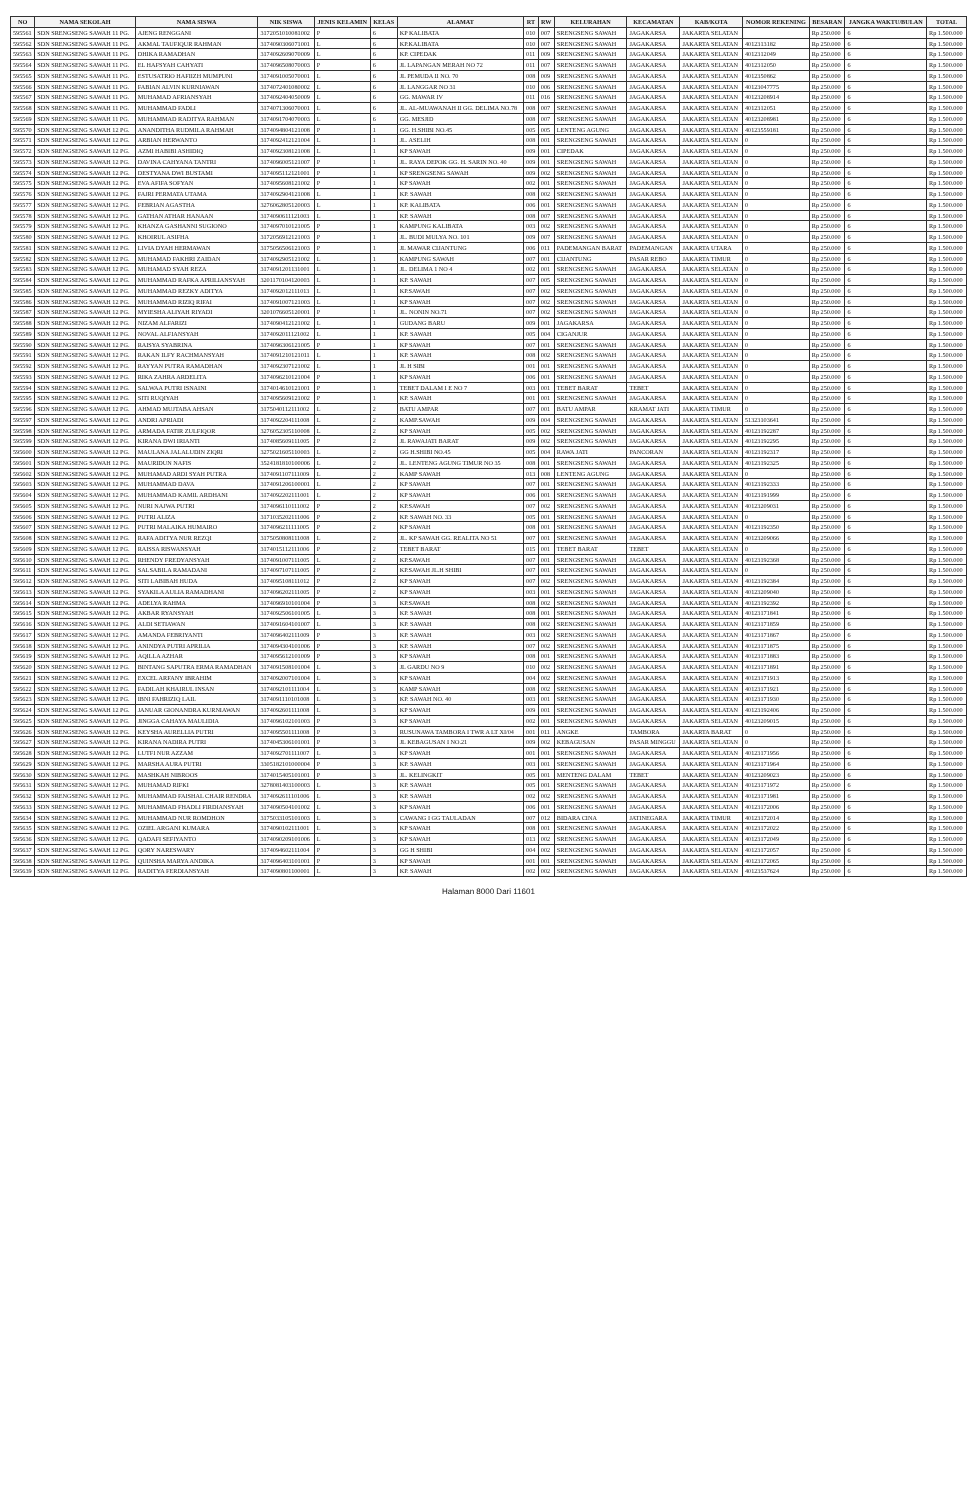| NO | NAMA SEKOLAH | NAMA SISWA | NIK SISWA | JENIS KELAMIN | KELAS | ALAMAT | RT | RW | KELURAHAN | KECAMATAN | KAB/KOTA | NOMOR REKENING | BESARAN | JANGKA WAKTU/BULAN | TOTAL |
| --- | --- | --- | --- | --- | --- | --- | --- | --- | --- | --- | --- | --- | --- | --- | --- |
| 595561 | SDN SRENGSENG SAWAH 11 PG. | AJENG RENGGANI | 3172051010081002 | P | 6 | KP KALIBATA | 010 | 007 | SRENGSENG SAWAH | JAGAKARSA | JAKARTA SELATAN | | Rp 250.000 | 6 | Rp 1.500.000 |
| 595562 | SDN SRENGSENG SAWAH 11 PG. | AKMAL TAUFIQUR RAHMAN | 3174090306071001 | L | 6 | KP.KALIBATA | 010 | 007 | SRENGSENG SAWAH | JAGAKARSA | JAKARTA SELATAN | 4012313182 | Rp 250.000 | 6 | Rp 1.500.000 |
| 595563 | SDN SRENGSENG SAWAH 11 PG. | DHIKA RAMADHAN | 3174092609070009 | L | 6 | KP. CIPEDAK | 011 | 009 | SRENGSENG SAWAH | JAGAKARSA | JAKARTA SELATAN | 4012312049 | Rp 250.000 | 6 | Rp 1.500.000 |
| 595564 | SDN SRENGSENG SAWAH 11 PG. | EL HAFSYAH CAHYATI | 3174096508070003 | P | 6 | JL LAPANGAN MERAH NO 72 | 011 | 007 | SRENGSENG SAWAH | JAGAKARSA | JAKARTA SELATAN | 4012312050 | Rp 250.000 | 6 | Rp 1.500.000 |
| 595565 | SDN SRENGSENG SAWAH 11 PG. | ESTUSATRIO HAFIIZH MUMPUNI | 3174091005070001 | L | 6 | JL PEMUDA II NO. 70 | 008 | 009 | SRENGSENG SAWAH | JAGAKARSA | JAKARTA SELATAN | 4012350862 | Rp 250.000 | 6 | Rp 1.500.000 |
| 595566 | SDN SRENGSENG SAWAH 11 PG. | FABIAN ALVIN KURNIAWAN | 3174072401080002 | L | 6 | JL LANGGAR NO 31 | 010 | 006 | SRENGSENG SAWAH | JAGAKARSA | JAKARTA SELATAN | 40123047775 | Rp 250.000 | 6 | Rp 1.500.000 |
| 595567 | SDN SRENGSENG SAWAH 11 PG. | MUHAMAD AFRIANSYAH | 3174092404050009 | L | 6 | GG. MAWAR IV | 011 | 016 | SRENGSENG SAWAH | JAGAKARSA | JAKARTA SELATAN | 40123208914 | Rp 250.000 | 6 | Rp 1.500.000 |
| 595568 | SDN SRENGSENG SAWAH 11 PG. | MUHAMMAD FADLI | 3174071306070001 | L | 6 | JL. AL-MUAWANAH II GG. DELIMA NO.78 | 008 | 007 | SRENGSENG SAWAH | JAGAKARSA | JAKARTA SELATAN | 4012312051 | Rp 250.000 | 6 | Rp 1.500.000 |
| 595569 | SDN SRENGSENG SAWAH 11 PG. | MUHAMMAD RADITYA RAHMAN | 3174091704070003 | L | 6 | GG. MESJID | 008 | 007 | SRENGSENG SAWAH | JAGAKARSA | JAKARTA SELATAN | 40123208981 | Rp 250.000 | 6 | Rp 1.500.000 |
| 595570 | SDN SRENGSENG SAWAH 12 PG. | ANANDITHA RUDMILA RAHMAH | 3174094804121008 | P | 1 | GG. H.SHIBI NO.45 | 005 | 005 | LENTENG AGUNG | JAGAKARSA | JAKARTA SELATAN | 40123559181 | Rp 250.000 | 6 | Rp 1.500.000 |
| 595571 | SDN SRENGSENG SAWAH 12 PG. | ARBIAN HERWANTO | 3174092412121004 | L | 1 | JL. ASELIH | 008 | 001 | SRENGSENG SAWAH | JAGAKARSA | JAKARTA SELATAN | 0 | Rp 250.000 | 6 | Rp 1.500.000 |
| 595572 | SDN SRENGSENG SAWAH 12 PG. | AZMI HABIBI ASHIDIQ | 3174092308121008 | L | 1 | KP SAWAH | 009 | 001 | CIPEDAK | JAGAKARSA | JAKARTA SELATAN | 0 | Rp 250.000 | 6 | Rp 1.500.000 |
| 595573 | SDN SRENGSENG SAWAH 12 PG. | DAVINA CAHYANA TANTRI | 3174096005121007 | P | 1 | JL. RAYA DEPOK GG. H. SARIN NO. 40 | 009 | 001 | SRENGSENG SAWAH | JAGAKARSA | JAKARTA SELATAN | 0 | Rp 250.000 | 6 | Rp 1.500.000 |
| 595574 | SDN SRENGSENG SAWAH 12 PG. | DESTYANA DWI BUSTAMI | 3174095112121001 | P | 1 | KP SRENGSENG SAWAH | 009 | 002 | SRENGSENG SAWAH | JAGAKARSA | JAKARTA SELATAN | 0 | Rp 250.000 | 6 | Rp 1.500.000 |
| 595575 | SDN SRENGSENG SAWAH 12 PG. | EVA AFIFA SOFYAN | 3174095608121002 | P | 1 | KP SAWAH | 002 | 001 | SRENGSENG SAWAH | JAGAKARSA | JAKARTA SELATAN | 0 | Rp 250.000 | 6 | Rp 1.500.000 |
| 595576 | SDN SRENGSENG SAWAH 12 PG. | FAJRI PERMATA UTAMA | 3174092904121008 | L | 1 | KP. SAWAH | 008 | 002 | SRENGSENG SAWAH | JAGAKARSA | JAKARTA SELATAN | 0 | Rp 250.000 | 6 | Rp 1.500.000 |
| 595577 | SDN SRENGSENG SAWAH 12 PG. | FEBRIAN AGASTHA | 3276062805120003 | L | 1 | KP. KALIBATA | 006 | 001 | SRENGSENG SAWAH | JAGAKARSA | JAKARTA SELATAN | 0 | Rp 250.000 | 6 | Rp 1.500.000 |
| 595578 | SDN SRENGSENG SAWAH 12 PG. | GATHAN ATHAR HANAAN | 3174090611121003 | L | 1 | KP. SAWAH | 008 | 007 | SRENGSENG SAWAH | JAGAKARSA | JAKARTA SELATAN | 0 | Rp 250.000 | 6 | Rp 1.500.000 |
| 595579 | SDN SRENGSENG SAWAH 12 PG. | KHANZA GASHANNI SUGIONO | 3174097010121005 | P | 1 | KAMPUNG KALIBATA | 003 | 002 | SRENGSENG SAWAH | JAGAKARSA | JAKARTA SELATAN | 0 | Rp 250.000 | 6 | Rp 1.500.000 |
| 595580 | SDN SRENGSENG SAWAH 12 PG. | KHOIRUL ASIFHA | 3172056912121003 | P | 1 | JL. BUDI MULYA NO. 101 | 009 | 007 | SRENGSENG SAWAH | JAGAKARSA | JAKARTA SELATAN | 0 | Rp 250.000 | 6 | Rp 1.500.000 |
| 595581 | SDN SRENGSENG SAWAH 12 PG. | LIVIA DYAH HERMAWAN | 3175056506121003 | P | 1 | JL MAWAR CIJANTUNG | 006 | 011 | PADEMANGAN BARAT | PADEMANGAN | JAKARTA UTARA | 0 | Rp 250.000 | 6 | Rp 1.500.000 |
| 595582 | SDN SRENGSENG SAWAH 12 PG. | MUHAMAD FAKHRI ZAIDAN | 3174092905121002 | L | 1 | KAMPUNG SAWAH | 007 | 001 | CIJANTUNG | PASAR REBO | JAKARTA TIMUR | 0 | Rp 250.000 | 6 | Rp 1.500.000 |
| 595583 | SDN SRENGSENG SAWAH 12 PG. | MUHAMAD SYAH REZA | 3174091201131001 | L | 1 | JL. DELIMA 1 NO 4 | 002 | 001 | SRENGSENG SAWAH | JAGAKARSA | JAKARTA SELATAN | 0 | Rp 250.000 | 6 | Rp 1.500.000 |
| 595584 | SDN SRENGSENG SAWAH 12 PG. | MUHAMMAD RAFKA APRILIANSYAH | 3201170104120003 | L | 1 | KP. SAWAH | 007 | 005 | SRENGSENG SAWAH | JAGAKARSA | JAKARTA SELATAN | 0 | Rp 250.000 | 6 | Rp 1.500.000 |
| 595585 | SDN SRENGSENG SAWAH 12 PG. | MUHAMMAD REZKY ADITYA | 3174092012111013 | L | 1 | KP.SAWAH | 007 | 002 | SRENGSENG SAWAH | JAGAKARSA | JAKARTA SELATAN | 0 | Rp 250.000 | 6 | Rp 1.500.000 |
| 595586 | SDN SRENGSENG SAWAH 12 PG. | MUHAMMAD RIZIQ RIFAI | 3174091007121003 | L | 1 | KP SAWAH | 007 | 002 | SRENGSENG SAWAH | JAGAKARSA | JAKARTA SELATAN | 0 | Rp 250.000 | 6 | Rp 1.500.000 |
| 595587 | SDN SRENGSENG SAWAH 12 PG. | MYIESHA ALIYAH RIYADI | 3201076605120001 | P | 1 | JL. NONIN NO.71 | 007 | 002 | SRENGSENG SAWAH | JAGAKARSA | JAKARTA SELATAN | 0 | Rp 250.000 | 6 | Rp 1.500.000 |
| 595588 | SDN SRENGSENG SAWAH 12 PG. | NIZAM ALFARIZI | 3174090412121002 | L | 1 | GUDANG BARU | 009 | 001 | JAGAKARSA | JAGAKARSA | JAKARTA SELATAN | 0 | Rp 250.000 | 6 | Rp 1.500.000 |
| 595589 | SDN SRENGSENG SAWAH 12 PG. | NOVAL ALFIANSYAH | 3174092011121002 | L | 1 | KP. SAWAH | 005 | 004 | CIGANJUR | JAGAKARSA | JAKARTA SELATAN | 0 | Rp 250.000 | 6 | Rp 1.500.000 |
| 595590 | SDN SRENGSENG SAWAH 12 PG. | RAISYA SYABRINA | 3174096306121005 | P | 1 | KP SAWAH | 007 | 001 | SRENGSENG SAWAH | JAGAKARSA | JAKARTA SELATAN | 0 | Rp 250.000 | 6 | Rp 1.500.000 |
| 595591 | SDN SRENGSENG SAWAH 12 PG. | RAKAN ILFY RACHMANSYAH | 3174091210121011 | L | 1 | KP. SAWAH | 008 | 002 | SRENGSENG SAWAH | JAGAKARSA | JAKARTA SELATAN | 0 | Rp 250.000 | 6 | Rp 1.500.000 |
| 595592 | SDN SRENGSENG SAWAH 12 PG. | RAYYAN PUTRA RAMADHAN | 3174092307121002 | L | 1 | JL H SIBI | 001 | 001 | SRENGSENG SAWAH | JAGAKARSA | JAKARTA SELATAN | 0 | Rp 250.000 | 6 | Rp 1.500.000 |
| 595593 | SDN SRENGSENG SAWAH 12 PG. | RIKA ZAHRA ARDELITA | 3174096210121004 | P | 1 | KP SAWAH | 006 | 001 | SRENGSENG SAWAH | JAGAKARSA | JAKARTA SELATAN | 0 | Rp 250.000 | 6 | Rp 1.500.000 |
| 595594 | SDN SRENGSENG SAWAH 12 PG. | SALWAA PUTRI ISNAINI | 3174014610121001 | P | 1 | TEBET DALAM I E NO 7 | 003 | 001 | TEBET BARAT | TEBET | JAKARTA SELATAN | 0 | Rp 250.000 | 6 | Rp 1.500.000 |
| 595595 | SDN SRENGSENG SAWAH 12 PG. | SITI RUQIYAH | 3174095609121002 | P | 1 | KP. SAWAH | 001 | 001 | SRENGSENG SAWAH | JAGAKARSA | JAKARTA SELATAN | 0 | Rp 250.000 | 6 | Rp 1.500.000 |
| 595596 | SDN SRENGSENG SAWAH 12 PG. | AHMAD MUJTABA AHSAN | 3175040112111002 | L | 2 | BATU AMPAR | 007 | 001 | BATU AMPAR | KRAMAT JATI | JAKARTA TIMUR | 0 | Rp 250.000 | 6 | Rp 1.500.000 |
| 595597 | SDN SRENGSENG SAWAH 12 PG. | ANDRI APRIADI | 3174092204111008 | L | 2 | KAMP.SAWAH | 009 | 004 | SRENGSENG SAWAH | JAGAKARSA | JAKARTA SELATAN | 51323103641 | Rp 250.000 | 6 | Rp 1.500.000 |
| 595598 | SDN SRENGSENG SAWAH 12 PG. | ARMADA FATIR ZULFIQOR | 3276052305110008 | L | 2 | KP SAWAH | 005 | 002 | SRENGSENG SAWAH | JAGAKARSA | JAKARTA SELATAN | 40123192287 | Rp 250.000 | 6 | Rp 1.500.000 |
| 595599 | SDN SRENGSENG SAWAH 12 PG. | KIRANA DWI IRIANTI | 3174085609111005 | P | 2 | JL RAWAJATI BARAT | 009 | 002 | SRENGSENG SAWAH | JAGAKARSA | JAKARTA SELATAN | 40123192295 | Rp 250.000 | 6 | Rp 1.500.000 |
| 595600 | SDN SRENGSENG SAWAH 12 PG. | MAULANA JALALUDIN ZIQRI | 3275021605110003 | L | 2 | GG H.SHIBI NO.45 | 005 | 004 | RAWA JATI | PANCORAN | JAKARTA SELATAN | 40123192317 | Rp 250.000 | 6 | Rp 1.500.000 |
| 595601 | SDN SRENGSENG SAWAH 12 PG. | MAURIDUN NAFIS | 3524181810100006 | L | 2 | JL. LENTENG AGUNG TIMUR NO 35 | 008 | 001 | SRENGSENG SAWAH | JAGAKARSA | JAKARTA SELATAN | 40123192325 | Rp 250.000 | 6 | Rp 1.500.000 |
| 595602 | SDN SRENGSENG SAWAH 12 PG. | MUHAMAD ARDI SYAH PUTRA | 3174091107111009 | L | 2 | KAMP SAWAH | 013 | 008 | LENTENG AGUNG | JAGAKARSA | JAKARTA SELATAN | 0 | Rp 250.000 | 6 | Rp 1.500.000 |
| 595603 | SDN SRENGSENG SAWAH 12 PG. | MUHAMMAD DAVA | 3174091206100001 | L | 2 | KP SAWAH | 007 | 001 | SRENGSENG SAWAH | JAGAKARSA | JAKARTA SELATAN | 40123192333 | Rp 250.000 | 6 | Rp 1.500.000 |
| 595604 | SDN SRENGSENG SAWAH 12 PG. | MUHAMMAD KAMIL ARDHANI | 3174092202111001 | L | 2 | KP SAWAH | 006 | 001 | SRENGSENG SAWAH | JAGAKARSA | JAKARTA SELATAN | 40123191999 | Rp 250.000 | 6 | Rp 1.500.000 |
| 595605 | SDN SRENGSENG SAWAH 12 PG. | NURI NAJWA PUTRI | 3174096110111002 | P | 2 | KP.SAWAH | 007 | 002 | SRENGSENG SAWAH | JAGAKARSA | JAKARTA SELATAN | 40123209031 | Rp 250.000 | 6 | Rp 1.500.000 |
| 595606 | SDN SRENGSENG SAWAH 12 PG. | PUTRI ALIZA | 3171035202111006 | P | 2 | KP. SAWAH NO. 33 | 005 | 001 | SRENGSENG SAWAH | JAGAKARSA | JAKARTA SELATAN | 0 | Rp 250.000 | 6 | Rp 1.500.000 |
| 595607 | SDN SRENGSENG SAWAH 12 PG. | PUTRI MALAIKA HUMAIRO | 3174096211111005 | P | 2 | KP SAWAH | 008 | 001 | SRENGSENG SAWAH | JAGAKARSA | JAKARTA SELATAN | 40123192350 | Rp 250.000 | 6 | Rp 1.500.000 |
| 595608 | SDN SRENGSENG SAWAH 12 PG. | RAFA ADITYA NUR REZQI | 3175050808111008 | L | 2 | JL. KP SAWAH GG. REALITA NO 51 | 007 | 001 | SRENGSENG SAWAH | JAGAKARSA | JAKARTA SELATAN | 40123209066 | Rp 250.000 | 6 | Rp 1.500.000 |
| 595609 | SDN SRENGSENG SAWAH 12 PG. | RAISSA RISWANSYAH | 3174015112111006 | P | 2 | TEBET BARAT | 015 | 001 | TEBET BARAT | TEBET | JAKARTA SELATAN | 0 | Rp 250.000 | 6 | Rp 1.500.000 |
| 595610 | SDN SRENGSENG SAWAH 12 PG. | RHENDY FREDYANSYAH | 3174091007111005 | L | 2 | KP.SAWAH | 007 | 001 | SRENGSENG SAWAH | JAGAKARSA | JAKARTA SELATAN | 40123192368 | Rp 250.000 | 6 | Rp 1.500.000 |
| 595611 | SDN SRENGSENG SAWAH 12 PG. | SALSABILA RAMADANI | 3174097107111005 | P | 2 | KP.SAWAH JL.H SHIBI | 007 | 001 | SRENGSENG SAWAH | JAGAKARSA | JAKARTA SELATAN | 0 | Rp 250.000 | 6 | Rp 1.500.000 |
| 595612 | SDN SRENGSENG SAWAH 12 PG. | SITI LABIBAH HUDA | 3174095108111012 | P | 2 | KP SAWAH | 007 | 002 | SRENGSENG SAWAH | JAGAKARSA | JAKARTA SELATAN | 40123192384 | Rp 250.000 | 6 | Rp 1.500.000 |
| 595613 | SDN SRENGSENG SAWAH 12 PG. | SYAKILA AULIA RAMADHANI | 3174096202111005 | P | 2 | KP SAWAH | 003 | 001 | SRENGSENG SAWAH | JAGAKARSA | JAKARTA SELATAN | 40123209040 | Rp 250.000 | 6 | Rp 1.500.000 |
| 595614 | SDN SRENGSENG SAWAH 12 PG. | ADELYA RAHMA | 3174096910101004 | P | 3 | KP.SAWAH | 008 | 002 | SRENGSENG SAWAH | JAGAKARSA | JAKARTA SELATAN | 40123192392 | Rp 250.000 | 6 | Rp 1.500.000 |
| 595615 | SDN SRENGSENG SAWAH 12 PG. | AKBAR RYANSYAH | 3174092506101005 | L | 3 | KP. SAWAH | 008 | 001 | SRENGSENG SAWAH | JAGAKARSA | JAKARTA SELATAN | 40123171841 | Rp 250.000 | 6 | Rp 1.500.000 |
| 595616 | SDN SRENGSENG SAWAH 12 PG. | ALDI SETIAWAN | 3174091604101007 | L | 3 | KP. SAWAH | 008 | 002 | SRENGSENG SAWAH | JAGAKARSA | JAKARTA SELATAN | 40123171859 | Rp 250.000 | 6 | Rp 1.500.000 |
| 595617 | SDN SRENGSENG SAWAH 12 PG. | AMANDA FEBRIYANTI | 3174096402111009 | P | 3 | KP. SAWAH | 003 | 002 | SRENGSENG SAWAH | JAGAKARSA | JAKARTA SELATAN | 40123171867 | Rp 250.000 | 6 | Rp 1.500.000 |
| 595618 | SDN SRENGSENG SAWAH 12 PG. | ANINDYA PUTRI APRILIA | 3174094304101006 | P | 3 | KP. SAWAH | 007 | 002 | SRENGSENG SAWAH | JAGAKARSA | JAKARTA SELATAN | 40123171875 | Rp 250.000 | 6 | Rp 1.500.000 |
| 595619 | SDN SRENGSENG SAWAH 12 PG. | AQILLA AZHAR | 3174095612101009 | P | 3 | KP SAWAH | 008 | 001 | SRENGSENG SAWAH | JAGAKARSA | JAKARTA SELATAN | 40123171883 | Rp 250.000 | 6 | Rp 1.500.000 |
| 595620 | SDN SRENGSENG SAWAH 12 PG. | BINTANG SAPUTRA ERMA RAMADHAN | 3174091508101004 | L | 3 | JL GARDU NO 9 | 010 | 002 | SRENGSENG SAWAH | JAGAKARSA | JAKARTA SELATAN | 40123171891 | Rp 250.000 | 6 | Rp 1.500.000 |
| 595621 | SDN SRENGSENG SAWAH 12 PG. | EXCEL ARFANY IBRAHIM | 3174092007101004 | L | 3 | KP SAWAH | 004 | 002 | SRENGSENG SAWAH | JAGAKARSA | JAKARTA SELATAN | 40123171913 | Rp 250.000 | 6 | Rp 1.500.000 |
| 595622 | SDN SRENGSENG SAWAH 12 PG. | FADILAH KHAIRUL INSAN | 3174092101111004 | L | 3 | KAMP SAWAH | 008 | 002 | SRENGSENG SAWAH | JAGAKARSA | JAKARTA SELATAN | 40123171921 | Rp 250.000 | 6 | Rp 1.500.000 |
| 595623 | SDN SRENGSENG SAWAH 12 PG. | IBNI FAHRIZIQ LAIL | 3174091110101008 | L | 3 | KP. SAWAH NO. 40 | 003 | 001 | SRENGSENG SAWAH | JAGAKARSA | JAKARTA SELATAN | 40123171930 | Rp 250.000 | 6 | Rp 1.500.000 |
| 595624 | SDN SRENGSENG SAWAH 12 PG. | JANUAR GIONANDRA KURNIAWAN | 3174092601111008 | L | 3 | KP SAWAH | 009 | 001 | SRENGSENG SAWAH | JAGAKARSA | JAKARTA SELATAN | 40123192406 | Rp 250.000 | 6 | Rp 1.500.000 |
| 595625 | SDN SRENGSENG SAWAH 12 PG. | JINGGA CAHAYA MAULIDIA | 3174096102101003 | P | 3 | KP SAWAH | 002 | 001 | SRENGSENG SAWAH | JAGAKARSA | JAKARTA SELATAN | 40123209015 | Rp 250.000 | 6 | Rp 1.500.000 |
| 595626 | SDN SRENGSENG SAWAH 12 PG. | KEYSHA AURELLIA PUTRI | 3174095501111008 | P | 3 | RUSUNAWA TAMBORA I TWR A LT XI/04 | 001 | 011 | ANGKE | TAMBORA | JAKARTA BARAT | 0 | Rp 250.000 | 6 | Rp 1.500.000 |
| 595627 | SDN SRENGSENG SAWAH 12 PG. | KIRANA NADIRA PUTRI | 3174045306101001 | P | 3 | JL KEBAGUSAN I NO.21 | 009 | 002 | KEBAGUSAN | PASAR MINGGU | JAKARTA SELATAN | 0 | Rp 250.000 | 6 | Rp 1.500.000 |
| 595628 | SDN SRENGSENG SAWAH 12 PG. | LUTFI NUR AZZAM | 3174092701111007 | L | 3 | KP SAWAH | 001 | 001 | SRENGSENG SAWAH | JAGAKARSA | JAKARTA SELATAN | 40123171956 | Rp 250.000 | 6 | Rp 1.500.000 |
| 595629 | SDN SRENGSENG SAWAH 12 PG. | MARSHA AURA PUTRI | 3305182101000004 | P | 3 | KP. SAWAH | 003 | 001 | SRENGSENG SAWAH | JAGAKARSA | JAKARTA SELATAN | 40123171964 | Rp 250.000 | 6 | Rp 1.500.000 |
| 595630 | SDN SRENGSENG SAWAH 12 PG. | MASHKAH NIBROOS | 3174015405101001 | P | 3 | JL. KELINGKIT | 005 | 001 | MENTENG DALAM | TEBET | JAKARTA SELATAN | 40123209023 | Rp 250.000 | 6 | Rp 1.500.000 |
| 595631 | SDN SRENGSENG SAWAH 12 PG. | MUHAMAD RIFKI | 3278081403100003 | L | 3 | KP. SAWAH | 005 | 001 | SRENGSENG SAWAH | JAGAKARSA | JAKARTA SELATAN | 40123171972 | Rp 250.000 | 6 | Rp 1.500.000 |
| 595632 | SDN SRENGSENG SAWAH 12 PG. | MUHAMMAD FAISHAL CHAIR RENDRA | 3174092611101006 | L | 3 | KP. SAWAH | 002 | 002 | SRENGSENG SAWAH | JAGAKARSA | JAKARTA SELATAN | 40123171981 | Rp 250.000 | 6 | Rp 1.500.000 |
| 595633 | SDN SRENGSENG SAWAH 12 PG. | MUHAMMAD FHADLI FIRDIANSYAH | 3174090504101002 | L | 3 | KP SAWAH | 006 | 001 | SRENGSENG SAWAH | JAGAKARSA | JAKARTA SELATAN | 40123172006 | Rp 250.000 | 6 | Rp 1.500.000 |
| 595634 | SDN SRENGSENG SAWAH 12 PG. | MUHAMMAD NUR ROMDHON | 3175033105101003 | L | 3 | CAWANG I GG TAULADAN | 007 | 012 | BIDARA CINA | JATINEGARA | JAKARTA TIMUR | 40123172014 | Rp 250.000 | 6 | Rp 1.500.000 |
| 595635 | SDN SRENGSENG SAWAH 12 PG. | OZIEL ARGANI KUMARA | 3174090102111001 | L | 3 | KP SAWAH | 008 | 001 | SRENGSENG SAWAH | JAGAKARSA | JAKARTA SELATAN | 40123172022 | Rp 250.000 | 6 | Rp 1.500.000 |
| 595636 | SDN SRENGSENG SAWAH 12 PG. | QADAFI SEFIYANTO | 3174090209101006 | L | 3 | KP SAWAH | 013 | 002 | SRENGSENG SAWAH | JAGAKARSA | JAKARTA SELATAN | 40123172049 | Rp 250.000 | 6 | Rp 1.500.000 |
| 595637 | SDN SRENGSENG SAWAH 12 PG. | QORY NARESWARY | 3174094602111004 | P | 3 | GG H SHIBI | 004 | 002 | SRENGSENG SAWAH | JAGAKARSA | JAKARTA SELATAN | 40123172057 | Rp 250.000 | 6 | Rp 1.500.000 |
| 595638 | SDN SRENGSENG SAWAH 12 PG. | QUINSHA MARYA ANDIKA | 3174096403101001 | P | 3 | KP SAWAH | 001 | 001 | SRENGSENG SAWAH | JAGAKARSA | JAKARTA SELATAN | 40123172065 | Rp 250.000 | 6 | Rp 1.500.000 |
| 595639 | SDN SRENGSENG SAWAH 12 PG. | RADITYA FERDIANSYAH | 3174090801100001 | L | 3 | KP. SAWAH | 002 | 002 | SRENGSENG SAWAH | JAGAKARSA | JAKARTA SELATAN | 40123537624 | Rp 250.000 | 6 | Rp 1.500.000 |
Halaman 8000 Dari 11601